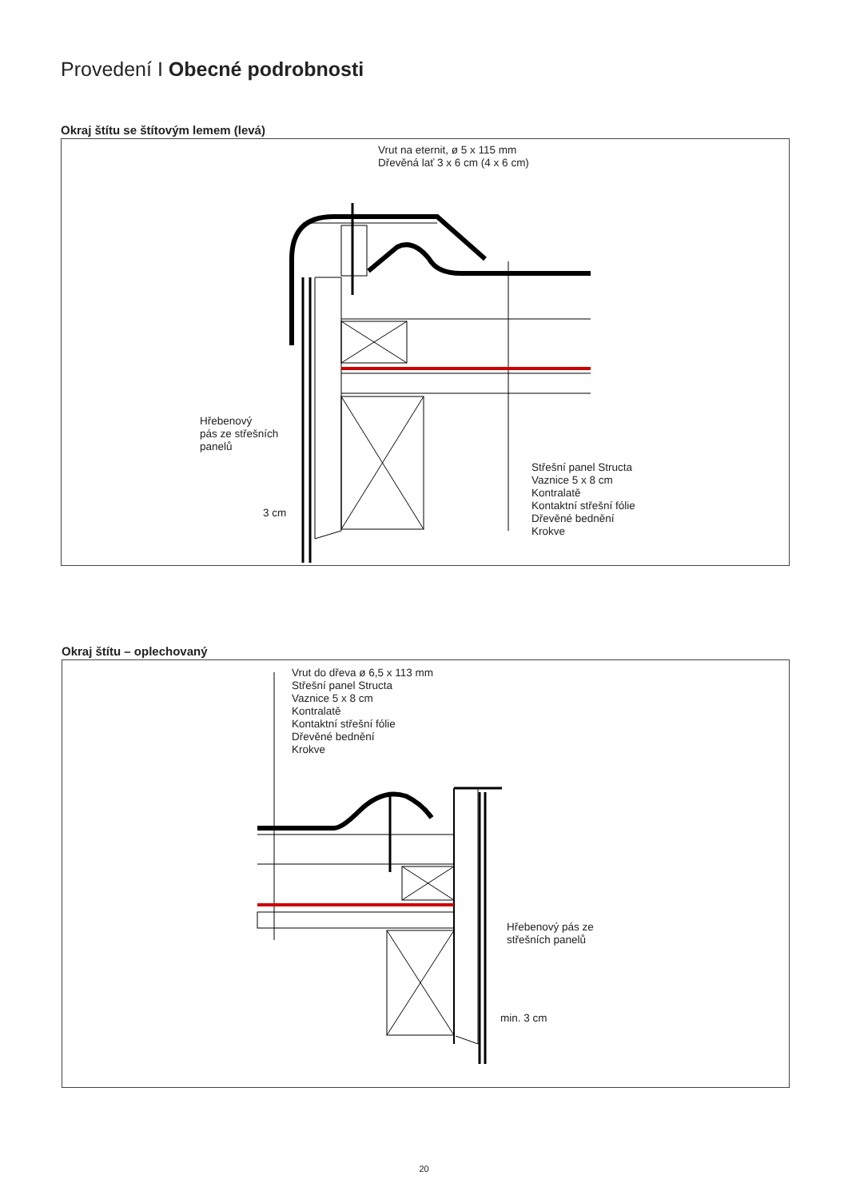Provedení I Obecné podrobnosti
Okraj štítu se štítovým lemem (levá)
Vrut na eternit, ø 5 x 115 mm
Dřevěná lať 3 x 6 cm (4 x 6 cm)
Hřebenový
pás ze střešních
panelů
Střešní panel Structa
Vaznice 5 x 8 cm
Kontralatě
Kontaktní střešní fólie
Dřevěné bednění
Krokve
3 cm
Okraj štítu – oplechovaný
Vrut do dřeva ø 6,5 x 113 mm
Střešní panel Structa
Vaznice 5 x 8 cm
Kontralatě
Kontaktní střešní fólie
Dřevěné bednění
Krokve
Hřebenový pás ze
střešních panelů
min. 3 cm
20